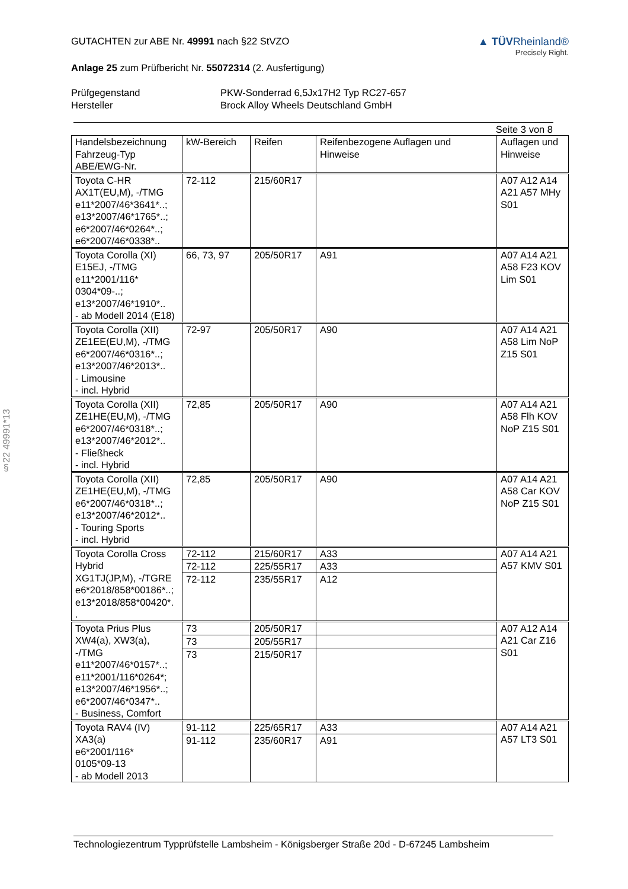§22 49991*13
GUTACHTEN zur ABE Nr. 49991 nach §22 StVZO
Anlage 25 zum Prüfbericht Nr. 55072314 (2. Ausfertigung)
▲ TÜVRheinland®
Precisely Right.
Prüfgegenstand PKW-Sonderrad 6,5Jx17H2 Typ RC27-657 Hersteller Brock Alloy Wheels Deutschland GmbH
Seite 3 von 8
| Handelsbezeichnung Fahrzeug-Typ ABE/EWG-Nr. | kW-Bereich | Reifen | Reifenbezogene Auflagen und Hinweise | Auflagen und Hinweise |
| --- | --- | --- | --- | --- |
| Toyota C-HR AX1T(EU,M), -/TMG e11*2007/46*3641*..; e13*2007/46*1765*..; e6*2007/46*0264*..; e6*2007/46*0338*.. | 72-112 | 215/60R17 | | A07 A12 A14 A21 A57 MHy S01 |
| Toyota Corolla (XI) E15EJ, -/TMG e11*2001/116* 0304*09-..; e13*2007/46*1910*.. - ab Modell 2014 (E18) | 66, 73, 97 | 205/50R17 | A91 | A07 A14 A21 A58 F23 KOV Lim S01 |
| Toyota Corolla (XII) ZE1EE(EU,M), -/TMG e6*2007/46*0316*..; e13*2007/46*2013*.. - Limousine - incl. Hybrid | 72-97 | 205/50R17 | A90 | A07 A14 A21 A58 Lim NoP Z15 S01 |
| Toyota Corolla (XII) ZE1HE(EU,M), -/TMG e6*2007/46*0318*..; e13*2007/46*2012*.. - Fließheck - incl. Hybrid | 72,85 | 205/50R17 | A90 | A07 A14 A21 A58 Flh KOV NoP Z15 S01 |
| Toyota Corolla (XII) ZE1HE(EU,M), -/TMG e6*2007/46*0318*..; e13*2007/46*2012*.. - Touring Sports - incl. Hybrid | 72,85 | 205/50R17 | A90 | A07 A14 A21 A58 Car KOV NoP Z15 S01 |
| Toyota Corolla Cross Hybrid XG1TJ(JP,M), -/TGRE e6*2018/858*00186*..; e13*2018/858*00420*. . | 72-112 | 215/60R17 | A33 | A07 A14 A21 A57 KMV S01 |
| | 72-112 | 225/55R17 | A33 | |
| | 72-112 | 235/55R17 | A12 | |
| Toyota Prius Plus XW4(a), XW3(a), -/TMG e11*2007/46*0157*..; e11*2001/116*0264*; e13*2007/46*1956*..; e6*2007/46*0347*.. - Business, Comfort | 73 | 205/50R17 | | A07 A12 A14 A21 Car Z16 S01 |
| | 73 | 205/55R17 | | |
| | 73 | 215/50R17 | | |
| Toyota RAV4 (IV) XA3(a) e6*2001/116* 0105*09-13 - ab Modell 2013 | 91-112 | 225/65R17 | A33 | A07 A14 A21 A57 LT3 S01 |
| | 91-112 | 235/60R17 | A91 | |
Technologiezentrum Typprüfstelle Lambsheim - Königsberger Straße 20d - D-67245 Lambsheim